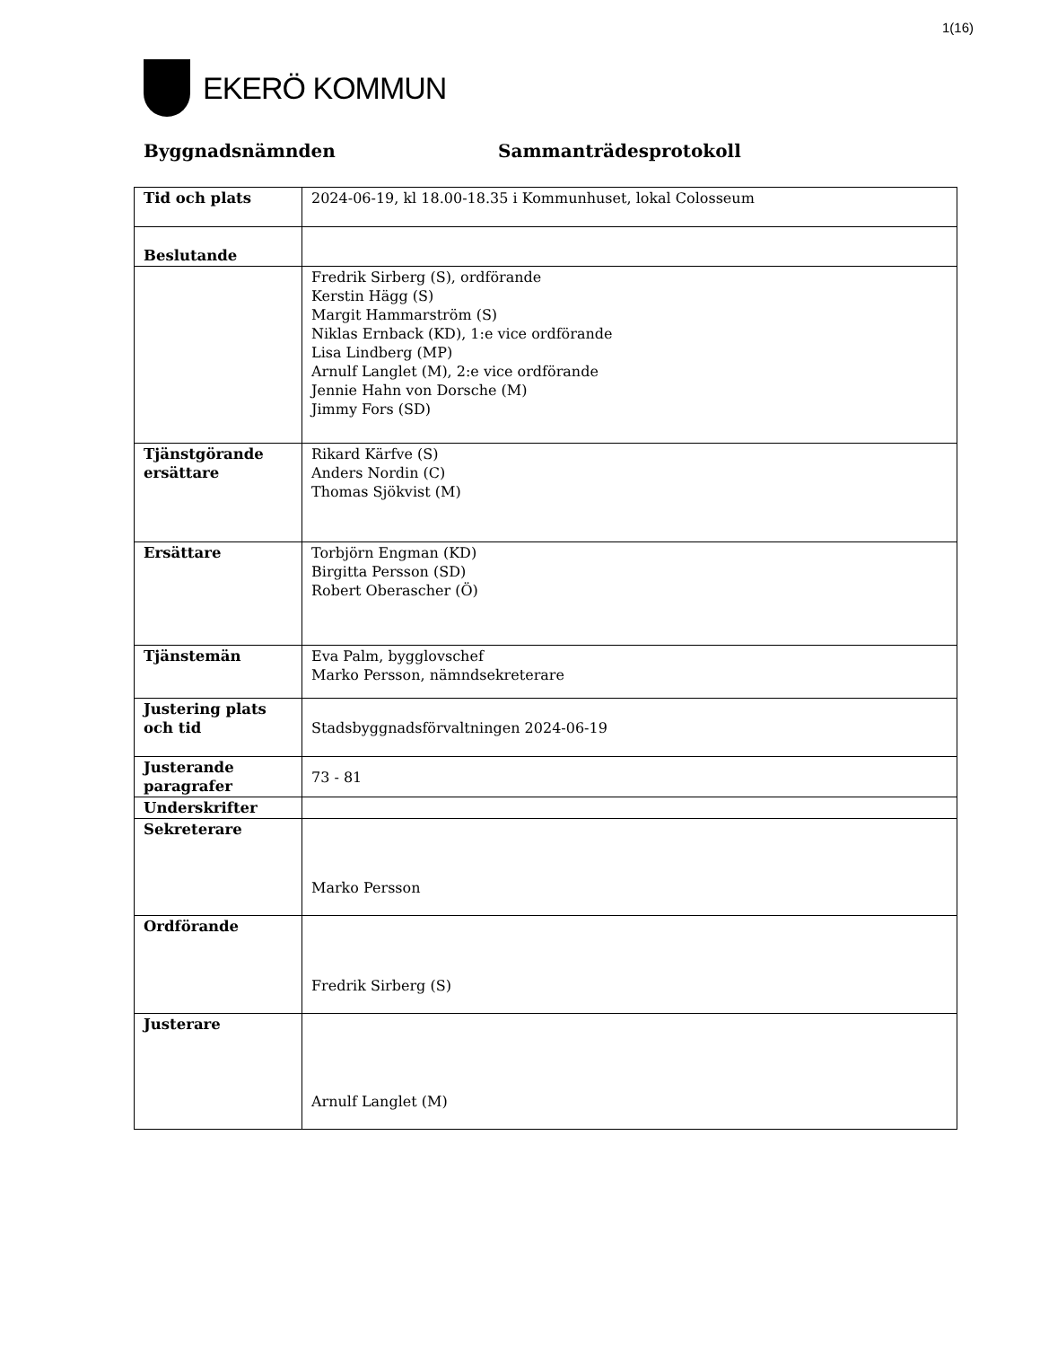1(16)
EKERÖ KOMMUN
Byggnadsnämnden Sammanträdesprotokoll
| Tid och plats | 2024-06-19, kl 18.00-18.35 i Kommunhuset, lokal Colosseum |
| Beslutande | |
| | Fredrik Sirberg (S), ordförande Kerstin Hägg (S) Margit Hammarström (S) Niklas Ernback (KD), 1:e vice ordförande Lisa Lindberg (MP) Arnulf Langlet (M), 2:e vice ordförande Jennie Hahn von Dorsche (M) Jimmy Fors (SD) |
| Tjänstgörande ersättare | Rikard Kärfve (S) Anders Nordin (C) Thomas Sjökvist (M) |
| Ersättare | Torbjörn Engman (KD) Birgitta Persson (SD) Robert Oberascher (Ö) |
| Tjänstemän | Eva Palm, bygglovschef Marko Persson, nämndsekreterare |
| Justering plats och tid | Stadsbyggnadsförvaltningen 2024-06-19 |
| Justerande paragrafer | 73 - 81 |
| Underskrifter | |
| Sekreterare | Marko Persson |
| Ordförande | Fredrik Sirberg (S) |
| Justerare | Arnulf Langlet (M) |